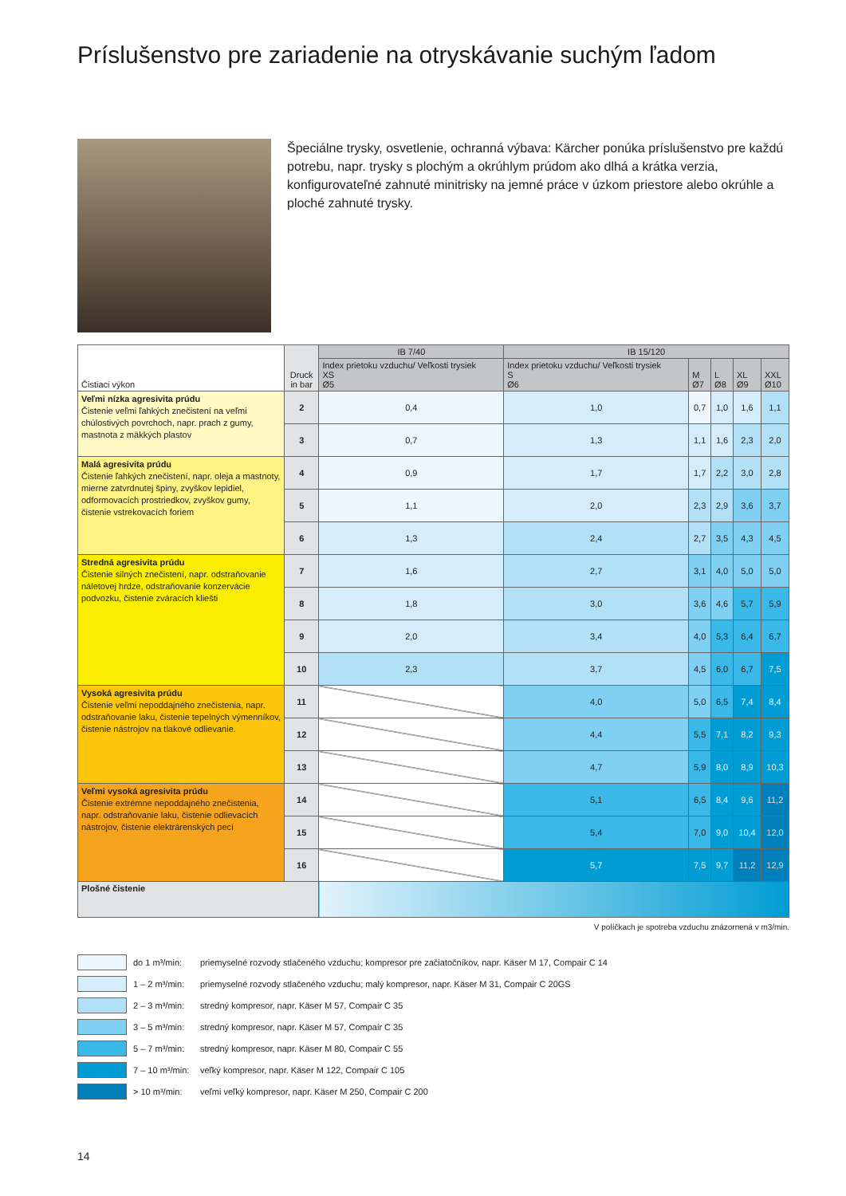Príslušenstvo pre zariadenie na otryskávanie suchým ľadom
Špeciálne trysky, osvetlenie, ochranná výbava: Kärcher ponúka príslušenstvo pre každú potrebu, napr. trysky s plochým a okrúhlym prúdom ako dlhá a krátka verzia, konfigurovateľné zahnuté minitrisky na jemné práce v úzkom priestore alebo okrúhle a ploché zahnuté trysky.
| Čistiaci výkon | Druck in bar | IB 7/40 | IB 15/120 | | | | |
| --- | --- | --- | --- | --- | --- | --- | --- |
| | | Index prietoku vzduchu/ Veľkosti trysiek XS Ø5 | Index prietoku vzduchu/ Veľkosti trysiek S Ø6 | M Ø7 | L Ø8 | XL Ø9 | XXL Ø10 |
| Veľmi nízka agresivita prúdu Čistenie veľmi ľahkých znečistení na veľmi chúlostivých povrchoch, napr. prach z gumy, mastnota z mäkkých plastov | 2 | 0,4 | 1,0 | 0,7 | 1,0 | 1,6 | 1,1 |
| | 3 | 0,7 | 1,3 | 1,1 | 1,6 | 2,3 | 2,0 |
| Malá agresivita prúdu Čistenie ľahkých znečistení, napr. oleja a mastnoty, mierne zatvrdnutej špiny, zvyškov lepidiel, odformovacích prostriedkov, zvyškov gumy, čistenie vstrekovacích foriem | 4 | 0,9 | 1,7 | 1,7 | 2,2 | 3,0 | 2,8 |
| | 5 | 1,1 | 2,0 | 2,3 | 2,9 | 3,6 | 3,7 |
| | 6 | 1,3 | 2,4 | 2,7 | 3,5 | 4,3 | 4,5 |
| Stredná agresivita prúdu Čistenie silných znečistení, napr. odstraňovanie náletovej hrdze, odstraňovanie konzervácie podvozku, čistenie zváracích kliešti | 7 | 1,6 | 2,7 | 3,1 | 4,0 | 5,0 | 5,0 |
| | 8 | 1,8 | 3,0 | 3,6 | 4,6 | 5,7 | 5,9 |
| | 9 | 2,0 | 3,4 | 4,0 | 5,3 | 6,4 | 6,7 |
| | 10 | 2,3 | 3,7 | 4,5 | 6,0 | 6,7 | 7,5 |
| Vysoká agresivita prúdu Čistenie veľmi nepoddajného znečistenia, napr. odstraňovanie laku, čistenie tepelných výmenníkov, čistenie nástrojov na tlakové odlievanie. | 11 | | 4,0 | 5,0 | 6,5 | 7,4 | 8,4 |
| | 12 | | 4,4 | 5,5 | 7,1 | 8,2 | 9,3 |
| | 13 | | 4,7 | 5,9 | 8,0 | 8,9 | 10,3 |
| Veľmi vysoká agresivita prúdu Čistenie extrémne nepoddajného znečistenia, napr. odstraňovanie laku, čistenie odlievacích nástrojov, čistenie elektrárenských pecí | 14 | | 5,1 | 6,5 | 8,4 | 9,6 | 11,2 |
| | 15 | | 5,4 | 7,0 | 9,0 | 10,4 | 12,0 |
| | 16 | | 5,7 | 7,5 | 9,7 | 11,2 | 12,9 |
| Plošné čistenie | | | | | | | |
V políčkach je spotreba vzduchu znázornená v m3/min.
do 1 m³/min: priemyselné rozvody stlačeného vzduchu; kompresor pre začiatočníkov, napr. Käser M 17, Compair C 14
1 – 2 m³/min: priemyselné rozvody stlačeného vzduchu; malý kompresor, napr. Käser M 31, Compair C 20GS
2 – 3 m³/min: stredný kompresor, napr. Käser M 57, Compair C 35
3 – 5 m³/min: stredný kompresor, napr. Käser M 57, Compair C 35
5 – 7 m³/min: stredný kompresor, napr. Käser M 80, Compair C 55
7 – 10 m³/min: veľký kompresor, napr. Käser M 122, Compair C 105
> 10 m³/min: veľmi veľký kompresor, napr. Käser M 250, Compair C 200
14